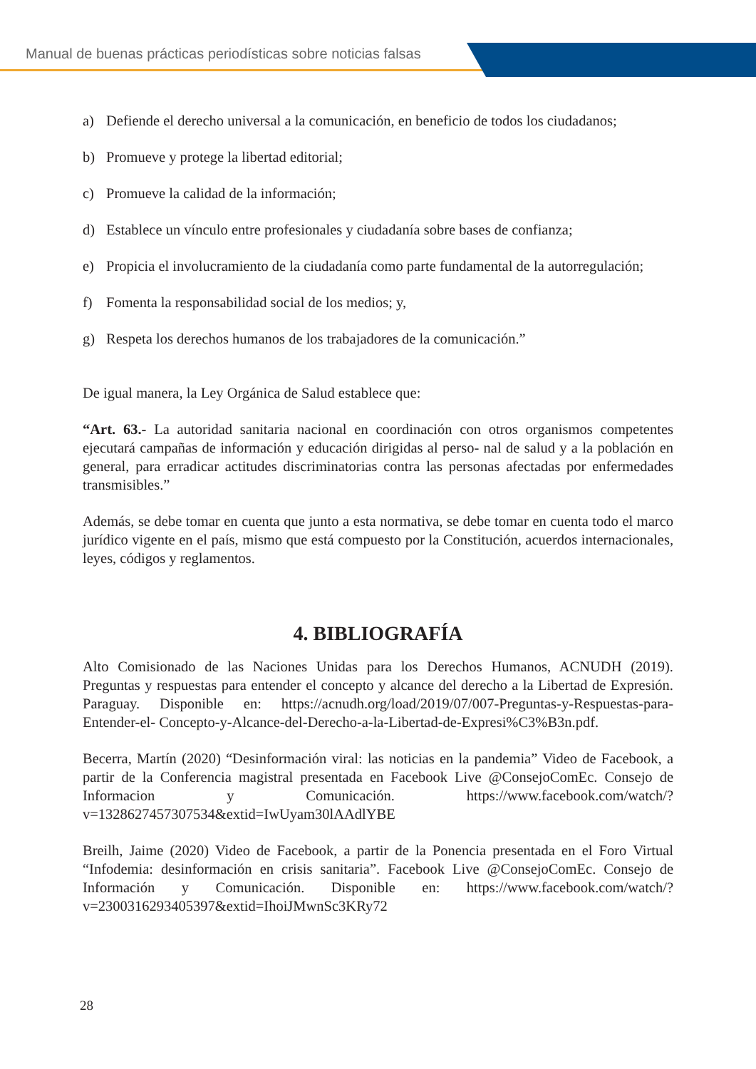Manual de buenas prácticas periodísticas sobre noticias falsas
a) Defiende el derecho universal a la comunicación, en beneficio de todos los ciudadanos;
b) Promueve y protege la libertad editorial;
c) Promueve la calidad de la información;
d) Establece un vínculo entre profesionales y ciudadanía sobre bases de confianza;
e) Propicia el involucramiento de la ciudadanía como parte fundamental de la autorregulación;
f) Fomenta la responsabilidad social de los medios; y,
g) Respeta los derechos humanos de los trabajadores de la comunicación.”
De igual manera, la Ley Orgánica de Salud establece que:
“Art. 63.- La autoridad sanitaria nacional en coordinación con otros organismos competentes ejecutará campañas de información y educación dirigidas al perso- nal de salud y a la población en general, para erradicar actitudes discriminatorias contra las personas afectadas por enfermedades transmisibles.”
Además, se debe tomar en cuenta que junto a esta normativa, se debe tomar en cuenta todo el marco jurídico vigente en el país, mismo que está compuesto por la Constitución, acuerdos internacionales, leyes, códigos y reglamentos.
4. BIBLIOGRAFÍA
Alto Comisionado de las Naciones Unidas para los Derechos Humanos, ACNUDH (2019). Preguntas y respuestas para entender el concepto y alcance del derecho a la Libertad de Expresión. Paraguay. Disponible en: https://acnudh.org/load/2019/07/007-Preguntas-y-Respuestas-para-Entender-el- Concepto-y-Alcance-del-Derecho-a-la-Libertad-de-Expresi%C3%B3n.pdf.
Becerra, Martín (2020) “Desinformación viral: las noticias en la pandemia” Video de Facebook, a partir de la Conferencia magistral presentada en Facebook Live @ConsejoComEc. Consejo de Informacion y Comunicación. https://www.facebook.com/watch/?v=1328627457307534&extid=IwUyam30lAAdlYBE
Breilh, Jaime (2020) Video de Facebook, a partir de la Ponencia presentada en el Foro Virtual “Infodemia: desinformación en crisis sanitaria”. Facebook Live @ConsejoComEc. Consejo de Información y Comunicación. Disponible en: https://www.facebook.com/watch/?v=2300316293405397&extid=IhoiJMwnSc3KRy72
28